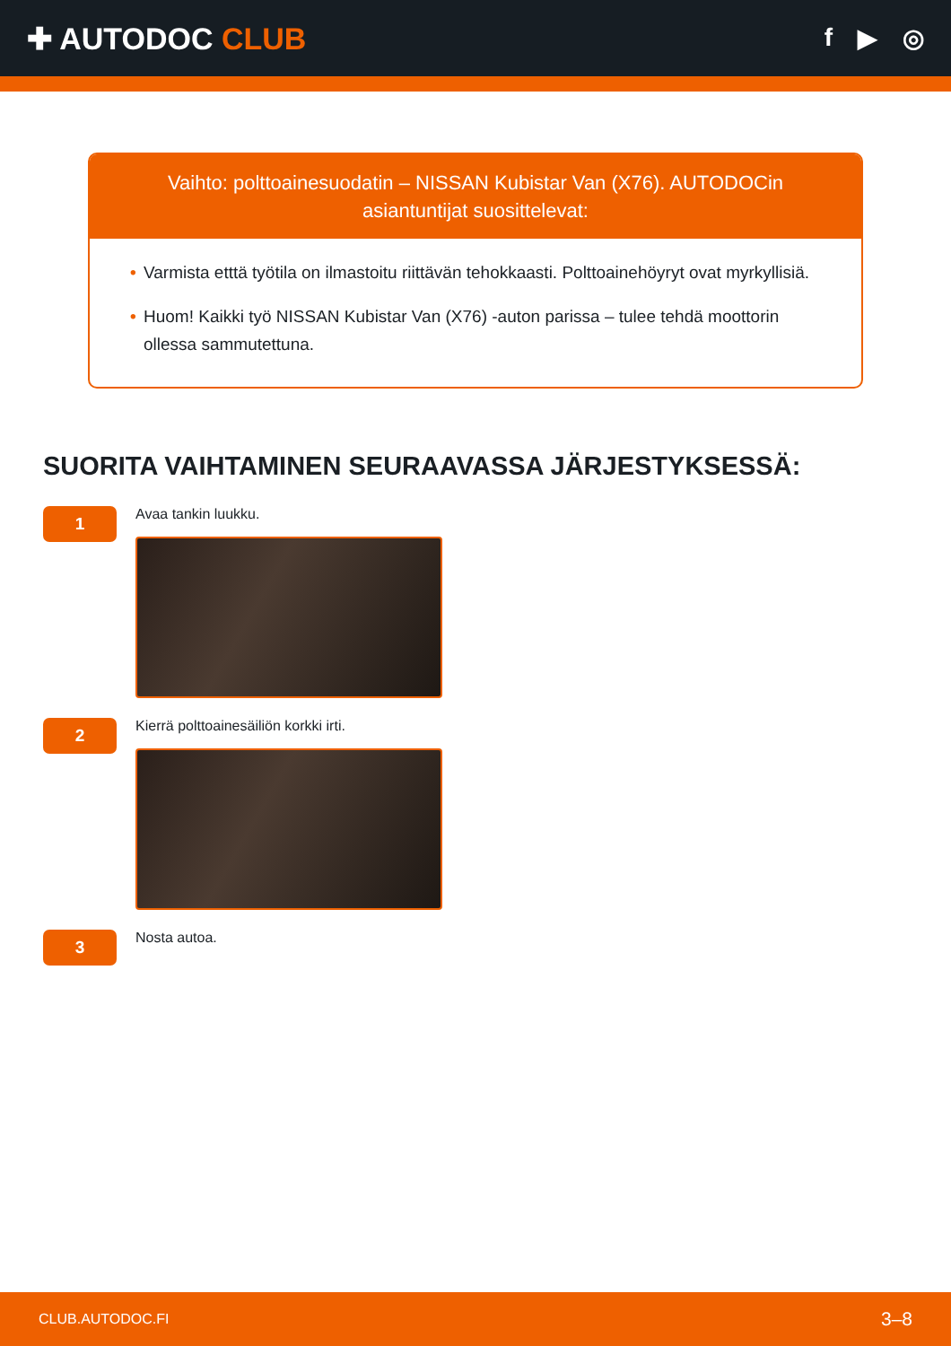✚ AUTODOC CLUB
f ▶ ◎
Vaihto: polttoainesuodatin – NISSAN Kubistar Van (X76). AUTODOCin asiantuntijat suosittelevat:
• Varmista etttä työtila on ilmastoitu riittävän tehokkaasti. Polttoainehöyryt ovat myrkyllisiä.
• Huom! Kaikki työ NISSAN Kubistar Van (X76) -auton parissa – tulee tehdä moottorin ollessa sammutettuna.
SUORITA VAIHTAMINEN SEURAAVASSA JÄRJESTYKSESSÄ:
1
Avaa tankin luukku.
2
Kierrä polttoainesäiliön korkki irti.
3
Nosta autoa.
CLUB.AUTODOC.FI 3–8